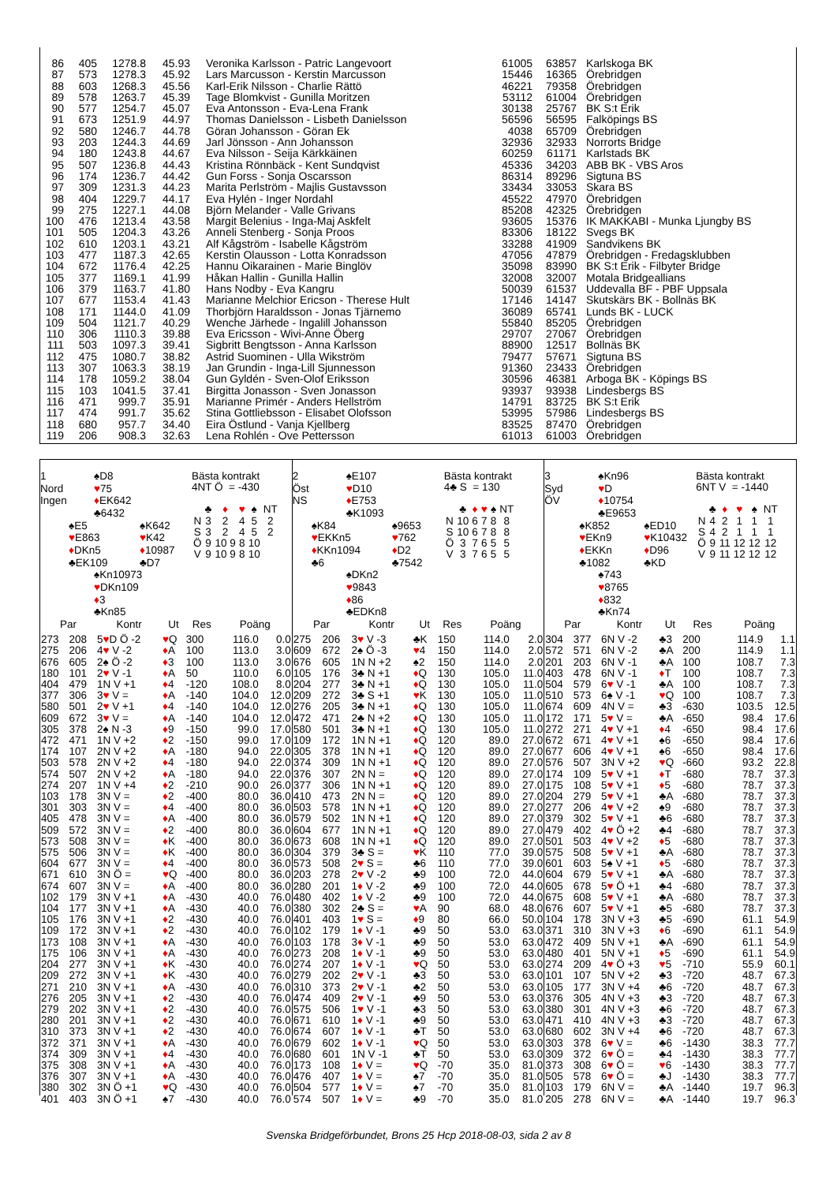| 86 | 405 | 1278.8 | 45.93 | | Veronika Karlsson - Patric Langevoort | 61005 | 63857 | | Karlskoga BK |
| 87 | 573 | 1278.3 | 45.92 | | Lars Marcusson - Kerstin Marcusson | 15446 | 16365 | | Örebridgen |
| 88 | 603 | 1268.3 | 45.56 | | Karl-Erik Nilsson - Charlie Rättö | 46221 | 79358 | | Örebridgen |
| 89 | 578 | 1263.7 | 45.39 | | Tage Blomkvist - Gunilla Moritzen | 53112 | 61004 | | Örebridgen |
| 90 | 577 | 1254.7 | 45.07 | | Eva Antonsson - Eva-Lena Frank | 30138 | 25767 | | BK S:t Erik |
| 91 | 673 | 1251.9 | 44.97 | | Thomas Danielsson - Lisbeth Danielsson | 56596 | 56595 | | Falköpings BS |
| 92 | 580 | 1246.7 | 44.78 | | Göran Johansson - Göran Ek | 4038 | 65709 | | Örebridgen |
| 93 | 203 | 1244.3 | 44.69 | | Jarl Jönsson - Ann Johansson | 32936 | 32933 | | Norrorts Bridge |
| 94 | 180 | 1243.8 | 44.67 | | Eva Nilsson - Seija Kärkkäinen | 60259 | 61171 | | Karlstads BK |
| 95 | 507 | 1236.8 | 44.43 | | Kristina Rönnbäck - Kent Sundqvist | 45336 | 34203 | | ABB BK - VBS Aros |
| 96 | 174 | 1236.7 | 44.42 | | Gun Forss - Sonja Oscarsson | 86314 | 89296 | | Sigtuna BS |
| 97 | 309 | 1231.3 | 44.23 | | Marita Perlström - Majlis Gustavsson | 33434 | 33053 | | Skara BS |
| 98 | 404 | 1229.7 | 44.17 | | Eva Hylén - Inger Nordahl | 45522 | 47970 | | Örebridgen |
| 99 | 275 | 1227.1 | 44.08 | | Björn Melander - Valle Grivans | 85208 | 42325 | | Örebridgen |
| 100 | 476 | 1213.4 | 43.58 | | Margit Belenius - Inga-Maj Askfelt | 93605 | 15376 | | IK MAKKABI - Munka Ljungby BS |
| 101 | 505 | 1204.3 | 43.26 | | Anneli Stenberg - Sonja Proos | 83306 | 18122 | | Svegs BK |
| 102 | 610 | 1203.1 | 43.21 | | Alf Kågström - Isabelle Kågström | 33288 | 41909 | | Sandvikens BK |
| 103 | 477 | 1187.3 | 42.65 | | Kerstin Olausson - Lotta Konradsson | 47056 | 47879 | | Örebridgen - Fredagsklubben |
| 104 | 672 | 1176.4 | 42.25 | | Hannu Oikarainen - Marie Binglöv | 35098 | 83990 | | BK S:t Erik - Filbyter Bridge |
| 105 | 377 | 1169.1 | 41.99 | | Håkan Hallin - Gunilla Hallin | 32008 | 32007 | | Motala Bridgeallians |
| 106 | 379 | 1163.7 | 41.80 | | Hans Nodby - Eva Kangru | 50039 | 61537 | | Uddevalla BF - PBF Uppsala |
| 107 | 677 | 1153.4 | 41.43 | | Marianne Melchior Ericson - Therese Hult | 17146 | 14147 | | Skutskärs BK - Bollnäs BK |
| 108 | 171 | 1144.0 | 41.09 | | Thorbjörn Haraldsson - Jonas Tjärnemo | 36089 | 65741 | | Lunds BK - LUCK |
| 109 | 504 | 1121.7 | 40.29 | | Wenche Järhede - Ingalill Johansson | 55840 | 85205 | | Örebridgen |
| 110 | 306 | 1110.3 | 39.88 | | Eva Ericsson - Wivi-Anne Öberg | 29707 | 27067 | | Örebridgen |
| 111 | 503 | 1097.3 | 39.41 | | Sigbritt Bengtsson - Anna Karlsson | 88900 | 12517 | | Bollnäs BK |
| 112 | 475 | 1080.7 | 38.82 | | Astrid Suominen - Ulla Wikström | 79477 | 57671 | | Sigtuna BS |
| 113 | 307 | 1063.3 | 38.19 | | Jan Grundin - Inga-Lill Sjunnesson | 91360 | 23433 | | Örebridgen |
| 114 | 178 | 1059.2 | 38.04 | | Gun Gyldén - Sven-Olof Eriksson | 30596 | 46381 | | Arboga BK - Köpings BS |
| 115 | 103 | 1041.5 | 37.41 | | Birgitta Jonasson - Sven Jonasson | 93937 | 93938 | | Lindesbergs BS |
| 116 | 471 | 999.7 | 35.91 | | Marianne Primér - Anders Hellström | 14791 | 83725 | | BK S:t Erik |
| 117 | 474 | 991.7 | 35.62 | | Stina Gottliebsson - Elisabet Olofsson | 53995 | 57986 | | Lindesbergs BS |
| 118 | 680 | 957.7 | 34.40 | | Eira Östlund - Vanja Kjellberg | 83525 | 87470 | | Örebridgen |
| 119 | 206 | 908.3 | 32.63 | | Lena Rohlén - Ove Pettersson | 61013 | 61003 | | Örebridgen |
1
♠D8
Nord
♥75
Ingen
♦EK642
♣6432
♠E5
♠K642
♥E863
♥K42
♦DKn5
♦10987
♣EK109
♣D7
♠Kn10973
♥DKn109
♦3
♣Kn85
Bästa kontrakt
4NT Ö = -430
| | ♣ | ♦ | ♥ | ♠ | NT |
| N | 3 | 2 | 4 | 5 | 2 |
| S | 3 | 2 | 4 | 5 | 2 |
| Ö | 9 | 10 9 | 8 | 10 | |
| V | 9 | 10 9 | 8 | 10 | |
| Par | | Kontr | Ut | Res | Poäng | |
| --- | --- | --- | --- | --- | --- | --- |
| 273 | 208 | 5 ♥ D Ö -2 | ♥ Q | 300 | 116.0 | 0.0 |
| 275 | 206 | 4 ♥ V -2 | ♦ A | 100 | 113.0 | 3.0 |
| 676 | 605 | 2♠ Ö -2 | ♦ 3 | 100 | 113.0 | 3.0 |
| 180 | 101 | 2 ♥ V -1 | ♦ A | 50 | 110.0 | 6.0 |
| 404 | 479 | 1N V +1 | ♦ 4 | -120 | 108.0 | 8.0 |
| 377 | 306 | 3 ♥ V = | ♦ A | -140 | 104.0 | 12.0 |
| 580 | 501 | 2 ♥ V +1 | ♦ 4 | -140 | 104.0 | 12.0 |
| 609 | 672 | 3 ♥ V = | ♦ A | -140 | 104.0 | 12.0 |
| 305 | 378 | 2♠ N -3 | ♦ 9 | -150 | 99.0 | 17.0 |
| 472 | 471 | 1N V +2 | ♦ 2 | -150 | 99.0 | 17.0 |
| 174 | 107 | 2N V +2 | ♦ A | -180 | 94.0 | 22.0 |
| 503 | 578 | 2N V +2 | ♦ 4 | -180 | 94.0 | 22.0 |
| 574 | 507 | 2N V +2 | ♦ A | -180 | 94.0 | 22.0 |
| 274 | 207 | 1N V +4 | ♦ 2 | -210 | 90.0 | 26.0 |
| 103 | 178 | 3N V = | ♦ 2 | -400 | 80.0 | 36.0 |
| 301 | 303 | 3N V = | ♦ 4 | -400 | 80.0 | 36.0 |
| 405 | 478 | 3N V = | ♦ A | -400 | 80.0 | 36.0 |
| 509 | 572 | 3N V = | ♦ 2 | -400 | 80.0 | 36.0 |
| 573 | 508 | 3N V = | ♦ K | -400 | 80.0 | 36.0 |
| 575 | 506 | 3N V = | ♦ K | -400 | 80.0 | 36.0 |
| 604 | 677 | 3N V = | ♦ 4 | -400 | 80.0 | 36.0 |
| 671 | 610 | 3N Ö = | ♥ Q | -400 | 80.0 | 36.0 |
| 674 | 607 | 3N V = | ♦ A | -400 | 80.0 | 36.0 |
| 102 | 179 | 3N V +1 | ♦ A | -430 | 40.0 | 76.0 |
| 104 | 177 | 3N V +1 | ♦ A | -430 | 40.0 | 76.0 |
| 105 | 176 | 3N V +1 | ♦ 2 | -430 | 40.0 | 76.0 |
| 109 | 172 | 3N V +1 | ♦ 2 | -430 | 40.0 | 76.0 |
| 173 | 108 | 3N V +1 | ♦ A | -430 | 40.0 | 76.0 |
| 175 | 106 | 3N V +1 | ♦ A | -430 | 40.0 | 76.0 |
| 204 | 277 | 3N V +1 | ♦ K | -430 | 40.0 | 76.0 |
| 209 | 272 | 3N V +1 | ♦ K | -430 | 40.0 | 76.0 |
| 271 | 210 | 3N V +1 | ♦ A | -430 | 40.0 | 76.0 |
| 276 | 205 | 3N V +1 | ♦ 2 | -430 | 40.0 | 76.0 |
| 279 | 202 | 3N V +1 | ♦ 2 | -430 | 40.0 | 76.0 |
| 280 | 201 | 3N V +1 | ♦ 2 | -430 | 40.0 | 76.0 |
| 310 | 373 | 3N V +1 | ♦ 2 | -430 | 40.0 | 76.0 |
| 372 | 371 | 3N V +1 | ♦ A | -430 | 40.0 | 76.0 |
| 374 | 309 | 3N V +1 | ♦ 4 | -430 | 40.0 | 76.0 |
| 375 | 308 | 3N V +1 | ♦ A | -430 | 40.0 | 76.0 |
| 376 | 307 | 3N V +1 | ♦ A | -430 | 40.0 | 76.0 |
| 380 | 302 | 3N Ö +1 | ♥ Q | -430 | 40.0 | 76.0 |
| 401 | 403 | 3N Ö +1 | ♠7 | -430 | 40.0 | 76.0 |
2
♠E107
Öst
♥D10
NS
♦E753
♣K1093
♠K84
♠9653
♥EKKn5
♥762
♦KKn1094
♦D2
♣6
♣7542
♠DKn2
♥9843
♦86
♣EDKn8
Bästa kontrakt
4♣ S = 130
| | ♣ | ♦ | ♥ | ♠ | NT |
| N | 10 | 6 | 7 | 8 | 8 |
| S | 10 | 6 | 7 | 8 | 8 |
| Ö | 3 | 7 | 6 | 5 | 5 |
| V | 3 | 7 | 6 | 5 | 5 |
| Par | | Kontr | Ut | Res | Poäng | |
| --- | --- | --- | --- | --- | --- | --- |
| 275 | 206 | 3 ♥ V -3 | ♣K | 150 | 114.0 | 2.0 |
| 609 | 672 | 2♠ Ö -3 | ♥ 4 | 150 | 114.0 | 2.0 |
| 676 | 605 | 1N N +2 | ♠2 | 150 | 114.0 | 2.0 |
| 105 | 176 | 3♣ N +1 | ♦ Q | 130 | 105.0 | 11.0 |
| 204 | 277 | 3♣ N +1 | ♦ Q | 130 | 105.0 | 11.0 |
| 209 | 272 | 3♣ S +1 | ♥ K | 130 | 105.0 | 11.0 |
| 276 | 205 | 3♣ N +1 | ♦ Q | 130 | 105.0 | 11.0 |
| 472 | 471 | 2♣ N +2 | ♦ Q | 130 | 105.0 | 11.0 |
| 580 | 501 | 3♣ N +1 | ♦ Q | 130 | 105.0 | 11.0 |
| 109 | 172 | 1N N +1 | ♦ Q | 120 | 89.0 | 27.0 |
| 305 | 378 | 1N N +1 | ♦ Q | 120 | 89.0 | 27.0 |
| 374 | 309 | 1N N +1 | ♦ Q | 120 | 89.0 | 27.0 |
| 376 | 307 | 2N N = | ♦ Q | 120 | 89.0 | 27.0 |
| 377 | 306 | 1N N +1 | ♦ Q | 120 | 89.0 | 27.0 |
| 410 | 473 | 2N N = | ♦ Q | 120 | 89.0 | 27.0 |
| 503 | 578 | 1N N +1 | ♦ Q | 120 | 89.0 | 27.0 |
| 579 | 502 | 1N N +1 | ♦ Q | 120 | 89.0 | 27.0 |
| 604 | 677 | 1N N +1 | ♦ Q | 120 | 89.0 | 27.0 |
| 673 | 608 | 1N N +1 | ♦ Q | 120 | 89.0 | 27.0 |
| 304 | 379 | 3♣ S = | ♥ K | 110 | 77.0 | 39.0 |
| 573 | 508 | 2 ♥ S = | ♣6 | 110 | 77.0 | 39.0 |
| 203 | 278 | 2 ♥ V -2 | ♣9 | 100 | 72.0 | 44.0 |
| 280 | 201 | 1 ♦ V -2 | ♣9 | 100 | 72.0 | 44.0 |
| 480 | 402 | 1 ♦ V -2 | ♣9 | 100 | 72.0 | 44.0 |
| 380 | 302 | 2♣ S = | ♥ A | 90 | 68.0 | 48.0 |
| 401 | 403 | 1 ♥ S = | ♦ 9 | 80 | 66.0 | 50.0 |
| 102 | 179 | 1 ♦ V -1 | ♣9 | 50 | 53.0 | 63.0 |
| 103 | 178 | 3 ♦ V -1 | ♣9 | 50 | 53.0 | 63.0 |
| 273 | 208 | 1 ♦ V -1 | ♣9 | 50 | 53.0 | 63.0 |
| 274 | 207 | 1 ♦ V -1 | ♥ Q | 50 | 53.0 | 63.0 |
| 279 | 202 | 2 ♥ V -1 | ♣3 | 50 | 53.0 | 63.0 |
| 310 | 373 | 2 ♥ V -1 | ♣2 | 50 | 53.0 | 63.0 |
| 474 | 409 | 2 ♥ V -1 | ♣9 | 50 | 53.0 | 63.0 |
| 575 | 506 | 1 ♥ V -1 | ♣3 | 50 | 53.0 | 63.0 |
| 671 | 610 | 1 ♦ V -1 | ♣9 | 50 | 53.0 | 63.0 |
| 674 | 607 | 1 ♦ V -1 | ♣T | 50 | 53.0 | 63.0 |
| 679 | 602 | 1 ♦ V -1 | ♥ Q | 50 | 53.0 | 63.0 |
| 680 | 601 | 1N V -1 | ♣T | 50 | 53.0 | 63.0 |
| 173 | 108 | 1 ♦ V = | ♥ Q | -70 | 35.0 | 81.0 |
| 476 | 407 | 1 ♦ V = | ♠7 | -70 | 35.0 | 81.0 |
| 504 | 577 | 1 ♦ V = | ♠7 | -70 | 35.0 | 81.0 |
| 574 | 507 | 1 ♦ V = | ♣9 | -70 | 35.0 | 81.0 |
3
♠Kn96
Syd
♥D
ÖV
♦10754
♣E9653
♠K852
♠ED10
♥EKn9
♥K10432
♦EKKn
♦D96
♣1082
♣KD
♠743
♥8765
♦832
♣Kn74
Bästa kontrakt
6NT V = -1440
| | ♣ | ♦ | ♥ | ♠ | NT |
| N | 4 | 2 | 1 | 1 | 1 |
| S | 4 | 2 | 1 | 1 | 1 |
| Ö | 9 | 11 | 12 | 12 | 12 |
| V | 9 | 11 | 12 | 12 | 12 |
| Par | | Kontr | Ut | Res | Poäng | |
| --- | --- | --- | --- | --- | --- | --- |
| 304 | 377 | 6N V -2 | ♣3 | 200 | 114.9 | 1.1 |
| 572 | 571 | 6N V -2 | ♣A | 200 | 114.9 | 1.1 |
| 201 | 203 | 6N V -1 | ♣A | 100 | 108.7 | 7.3 |
| 403 | 478 | 6N V -1 | ♦ T | 100 | 108.7 | 7.3 |
| 504 | 579 | 6 ♥ V -1 | ♣A | 100 | 108.7 | 7.3 |
| 510 | 573 | 6♠ V -1 | ♥ Q | 100 | 108.7 | 7.3 |
| 674 | 609 | 4N V = | ♣3 | -630 | 103.5 | 12.5 |
| 172 | 171 | 5 ♥ V = | ♣A | -650 | 98.4 | 17.6 |
| 272 | 271 | 4 ♥ V +1 | ♦ 4 | -650 | 98.4 | 17.6 |
| 672 | 671 | 4 ♥ V +1 | ♠6 | -650 | 98.4 | 17.6 |
| 677 | 606 | 4 ♥ V +1 | ♠6 | -650 | 98.4 | 17.6 |
| 576 | 507 | 3N V +2 | ♥ Q | -660 | 93.2 | 22.8 |
| 174 | 109 | 5 ♥ V +1 | ♦ T | -680 | 78.7 | 37.3 |
| 175 | 108 | 5 ♥ V +1 | ♦ 5 | -680 | 78.7 | 37.3 |
| 204 | 279 | 5 ♥ V +1 | ♣A | -680 | 78.7 | 37.3 |
| 277 | 206 | 4 ♥ V +2 | ♠9 | -680 | 78.7 | 37.3 |
| 379 | 302 | 5 ♥ V +1 | ♣6 | -680 | 78.7 | 37.3 |
| 479 | 402 | 4 ♥ Ö +2 | ♣4 | -680 | 78.7 | 37.3 |
| 501 | 503 | 4 ♥ V +2 | ♦ 5 | -680 | 78.7 | 37.3 |
| 575 | 508 | 5 ♥ V +1 | ♣A | -680 | 78.7 | 37.3 |
| 601 | 603 | 5♠ V +1 | ♦ 5 | -680 | 78.7 | 37.3 |
| 604 | 679 | 5 ♥ V +1 | ♣A | -680 | 78.7 | 37.3 |
| 605 | 678 | 5 ♥ Ö +1 | ♣4 | -680 | 78.7 | 37.3 |
| 675 | 608 | 5 ♥ V +1 | ♣A | -680 | 78.7 | 37.3 |
| 676 | 607 | 5 ♥ V +1 | ♣5 | -680 | 78.7 | 37.3 |
| 104 | 178 | 3N V +3 | ♣5 | -690 | 61.1 | 54.9 |
| 371 | 310 | 3N V +3 | ♦ 6 | -690 | 61.1 | 54.9 |
| 472 | 409 | 5N V +1 | ♣A | -690 | 61.1 | 54.9 |
| 480 | 401 | 5N V +1 | ♦ 5 | -690 | 61.1 | 54.9 |
| 274 | 209 | 4 ♥ Ö +3 | ♥ 5 | -710 | 55.9 | 60.1 |
| 101 | 107 | 5N V +2 | ♣3 | -720 | 48.7 | 67.3 |
| 105 | 177 | 3N V +4 | ♣6 | -720 | 48.7 | 67.3 |
| 376 | 305 | 4N V +3 | ♣3 | -720 | 48.7 | 67.3 |
| 380 | 301 | 4N V +3 | ♣6 | -720 | 48.7 | 67.3 |
| 471 | 410 | 4N V +3 | ♣3 | -720 | 48.7 | 67.3 |
| 680 | 602 | 3N V +4 | ♣6 | -720 | 48.7 | 67.3 |
| 303 | 378 | 6 ♥ V = | ♣6 | -1430 | 38.3 | 77.7 |
| 309 | 372 | 6 ♥ Ö = | ♣4 | -1430 | 38.3 | 77.7 |
| 373 | 308 | 6 ♥ Ö = | ♥ 6 | -1430 | 38.3 | 77.7 |
| 505 | 578 | 6 ♥ Ö = | ♣J | -1430 | 38.3 | 77.7 |
| 103 | 179 | 6N V = | ♣A | -1440 | 19.7 | 96.3 |
| 205 | 278 | 6N V = | ♣A | -1440 | 19.7 | 96.3 |
Svenska Bridgeförbundet, Brons 25 Hcp 2018-08-03, sida 2 av 8